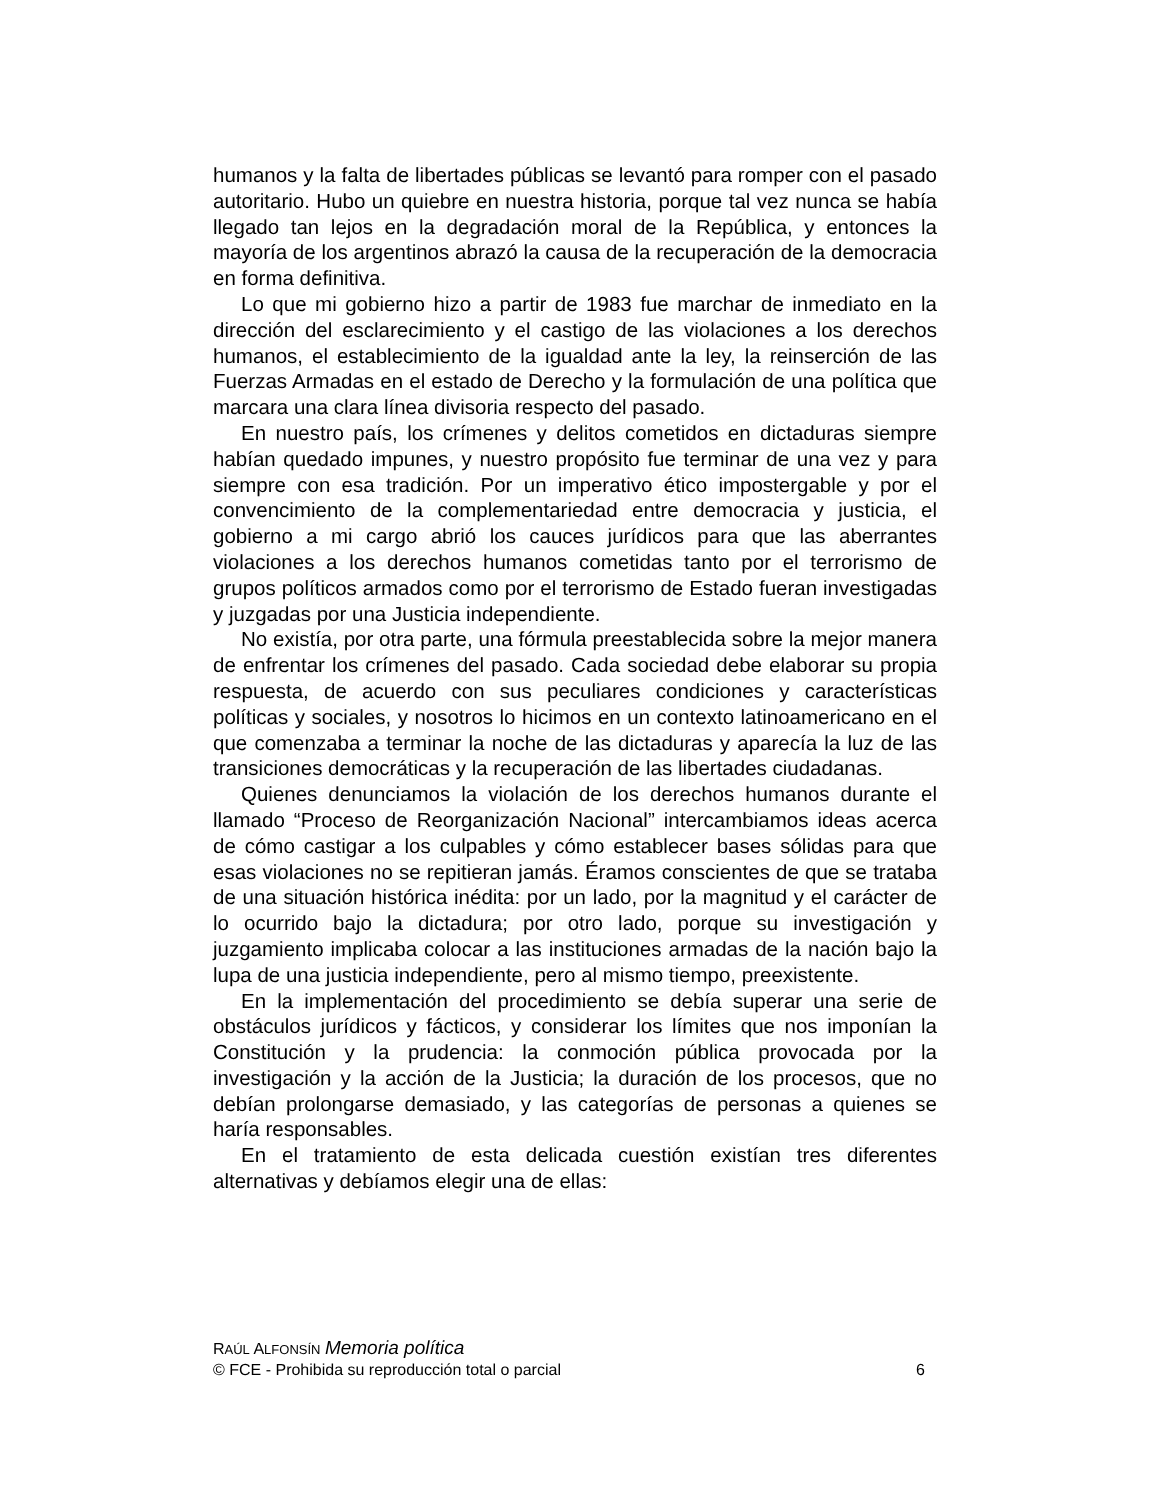humanos y la falta de libertades públicas se levantó para romper con el pasado autoritario. Hubo un quiebre en nuestra historia, porque tal vez nunca se había llegado tan lejos en la degradación moral de la República, y entonces la mayoría de los argentinos abrazó la causa de la recuperación de la democracia en forma definitiva.
Lo que mi gobierno hizo a partir de 1983 fue marchar de inmediato en la dirección del esclarecimiento y el castigo de las violaciones a los derechos humanos, el establecimiento de la igualdad ante la ley, la reinserción de las Fuerzas Armadas en el estado de Derecho y la formulación de una política que marcara una clara línea divisoria respecto del pasado.
En nuestro país, los crímenes y delitos cometidos en dictaduras siempre habían quedado impunes, y nuestro propósito fue terminar de una vez y para siempre con esa tradición. Por un imperativo ético impostergable y por el convencimiento de la complementariedad entre democracia y justicia, el gobierno a mi cargo abrió los cauces jurídicos para que las aberrantes violaciones a los derechos humanos cometidas tanto por el terrorismo de grupos políticos armados como por el terrorismo de Estado fueran investigadas y juzgadas por una Justicia independiente.
No existía, por otra parte, una fórmula preestablecida sobre la mejor manera de enfrentar los crímenes del pasado. Cada sociedad debe elaborar su propia respuesta, de acuerdo con sus peculiares condiciones y características políticas y sociales, y nosotros lo hicimos en un contexto latinoamericano en el que comenzaba a terminar la noche de las dictaduras y aparecía la luz de las transiciones democráticas y la recuperación de las libertades ciudadanas.
Quienes denunciamos la violación de los derechos humanos durante el llamado “Proceso de Reorganización Nacional” intercambiamos ideas acerca de cómo castigar a los culpables y cómo establecer bases sólidas para que esas violaciones no se repitieran jamás. Éramos conscientes de que se trataba de una situación histórica inédita: por un lado, por la magnitud y el carácter de lo ocurrido bajo la dictadura; por otro lado, porque su investigación y juzgamiento implicaba colocar a las instituciones armadas de la nación bajo la lupa de una justicia independiente, pero al mismo tiempo, preexistente.
En la implementación del procedimiento se debía superar una serie de obstáculos jurídicos y fácticos, y considerar los límites que nos imponían la Constitución y la prudencia: la conmoción pública provocada por la investigación y la acción de la Justicia; la duración de los procesos, que no debían prolongarse demasiado, y las categorías de personas a quienes se haría responsables.
En el tratamiento de esta delicada cuestión existían tres diferentes alternativas y debíamos elegir una de ellas:
RAÚL ALFONSÍN Memoria política
© FCE - Prohibida su reproducción total o parcial 6